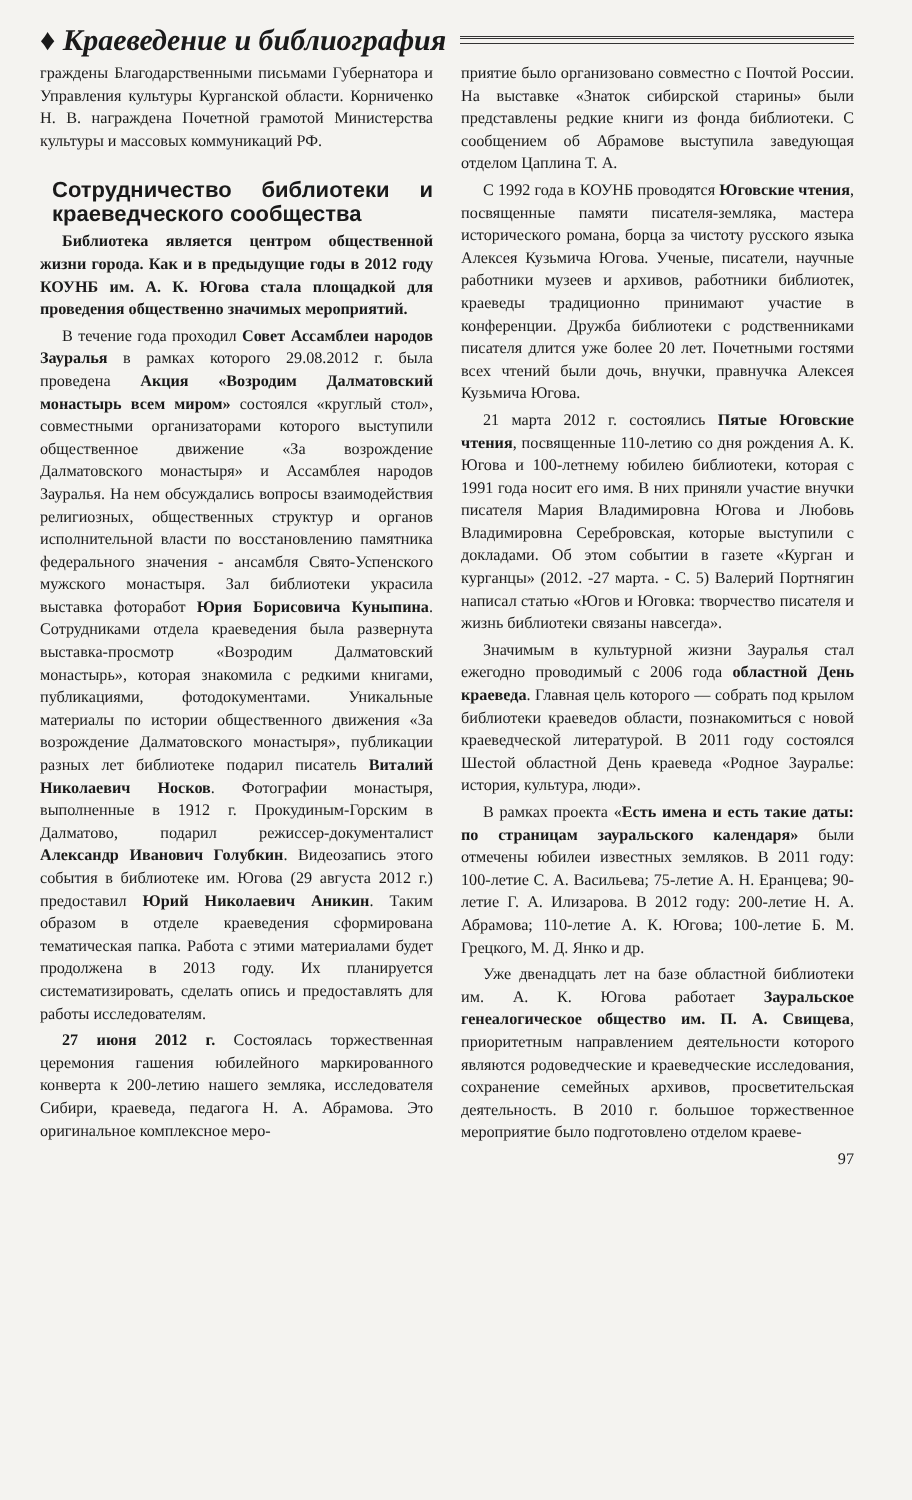♦ Краеведение и библиография
граждены Благодарственными письмами Губернатора и Управления культуры Курганской области. Корниченко Н. В. награждена Почетной грамотой Министерства культуры и массовых коммуникаций РФ.
Сотрудничество библиотеки и краеведческого сообщества
Библиотека является центром общественной жизни города. Как и в предыдущие годы в 2012 году КОУНБ им. А. К. Югова стала площадкой для проведения общественно значимых мероприятий.
В течение года проходил Совет Ассамблеи народов Зауралья в рамках которого 29.08.2012 г. была проведена Акция «Возродим Далматовский монастырь всем миром» состоялся «круглый стол», совместными организаторами которого выступили общественное движение «За возрождение Далматовского монастыря» и Ассамблея народов Зауралья. На нем обсуждались вопросы взаимодействия религиозных, общественных структур и органов исполнительной власти по восстановлению памятника федерального значения - ансамбля Свято-Успенского мужского монастыря. Зал библиотеки украсила выставка фоторабот Юрия Борисовича Куныпина. Сотрудниками отдела краеведения была развернута выставка-просмотр «Возродим Далматовский монастырь», которая знакомила с редкими книгами, публикациями, фотодокументами. Уникальные материалы по истории общественного движения «За возрождение Далматовского монастыря», публикации разных лет библиотеке подарил писатель Виталий Николаевич Носков. Фотографии монастыря, выполненные в 1912 г. Прокудиным-Горским в Далматово, подарил режиссер-документалист Александр Иванович Голубкин. Видеозапись этого события в библиотеке им. Югова (29 августа 2012 г.) предоставил Юрий Николаевич Аникин. Таким образом в отделе краеведения сформирована тематическая папка. Работа с этими материалами будет продолжена в 2013 году. Их планируется систематизировать, сделать опись и предоставлять для работы исследователям.
27 июня 2012 г. Состоялась торжественная церемония гашения юбилейного маркированного конверта к 200-летию нашего земляка, исследователя Сибири, краеведа, педагога Н. А. Абрамова. Это оригинальное комплексное меро-
приятие было организовано совместно с Почтой России. На выставке «Знаток сибирской старины» были представлены редкие книги из фонда библиотеки. С сообщением об Абрамове выступила заведующая отделом Цаплина Т. А.
С 1992 года в КОУНБ проводятся Юговские чтения, посвященные памяти писателя-земляка, мастера исторического романа, борца за чистоту русского языка Алексея Кузьмича Югова. Ученые, писатели, научные работники музеев и архивов, работники библиотек, краеведы традиционно принимают участие в конференции. Дружба библиотеки с родственниками писателя длится уже более 20 лет. Почетными гостями всех чтений были дочь, внучки, правнучка Алексея Кузьмича Югова.
21 марта 2012 г. состоялись Пятые Юговские чтения, посвященные 110-летию со дня рождения А. К. Югова и 100-летнему юбилею библиотеки, которая с 1991 года носит его имя. В них приняли участие внучки писателя Мария Владимировна Югова и Любовь Владимировна Серебровская, которые выступили с докладами. Об этом событии в газете «Курган и курганцы» (2012. -27 марта. - С. 5) Валерий Портнягин написал статью «Югов и Юговка: творчество писателя и жизнь библиотеки связаны навсегда».
Значимым в культурной жизни Зауралья стал ежегодно проводимый с 2006 года областной День краеведа. Главная цель которого — собрать под крылом библиотеки краеведов области, познакомиться с новой краеведческой литературой. В 2011 году состоялся Шестой областной День краеведа «Родное Зауралье: история, культура, люди».
В рамках проекта «Есть имена и есть такие даты: по страницам зауральского календаря» были отмечены юбилеи известных земляков. В 2011 году: 100-летие С. А. Васильева; 75-летие А. Н. Еранцева; 90-летие Г. А. Илизарова. В 2012 году: 200-летие Н. А. Абрамова; 110-летие А. К. Югова; 100-летие Б. М. Грецкого, М. Д. Янко и др.
Уже двенадцать лет на базе областной библиотеки им. А. К. Югова работает Зауральское генеалогическое общество им. П. А. Свищева, приоритетным направлением деятельности которого являются родоведческие и краеведческие исследования, сохранение семейных архивов, просветительская деятельность. В 2010 г. большое торжественное мероприятие было подготовлено отделом краеве-
97